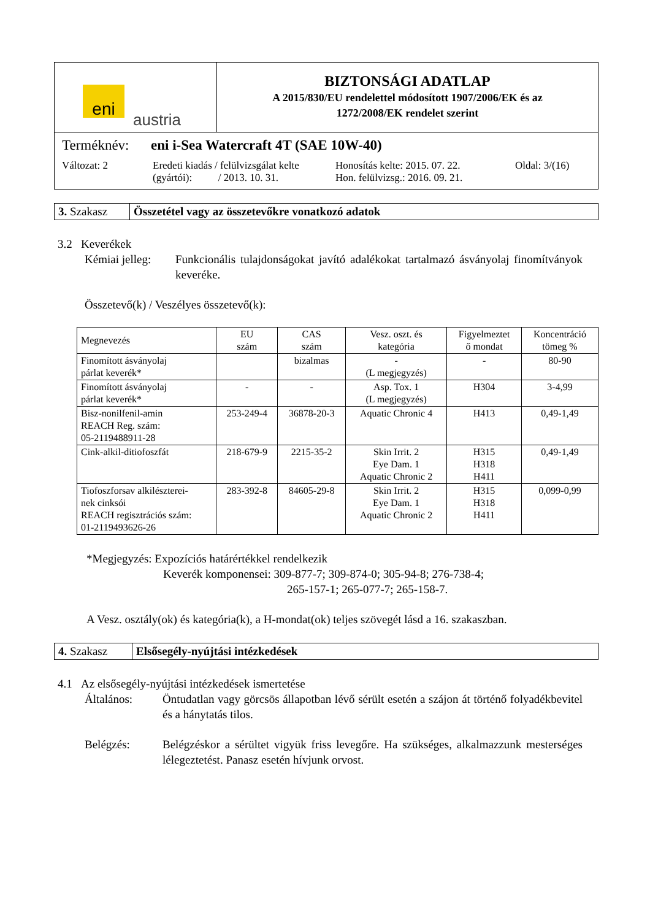eni
austria
BIZTONSÁGI ADATLAP
A 2015/830/EU rendelettel módosított 1907/2006/EK és az
1272/2008/EK rendelet szerint
Terméknév: eni i-Sea Watercraft 4T (SAE 10W-40)
Változat: 2 Eredeti kiadás / felülvizsgálat kelte
(gyártói): / 2013. 10. 31. Honosítás kelte: 2015. 07. 22.
Hon. felülvizsg.: 2016. 09. 21. Oldal: 3/(16)
| 3. Szakasz | Összetétel vagy az összetevőkre vonatkozó adatok |
3.2 Keverékek
Kémiai jelleg: Funkcionális tulajdonságokat javító adalékokat tartalmazó ásványolaj finomítványok keveréke.
Összetevő(k) / Veszélyes összetevő(k):
| Megnevezés | EU szám | CAS szám | Vesz. oszt. és kategória | Figyelmeztet ő mondat | Koncentráció tömeg % |
| --- | --- | --- | --- | --- | --- |
| Finomított ásványolaj párlat keverék* | | bizalmas | - (L megjegyzés) | - | 80-90 |
| Finomított ásványolaj párlat keverék* | - | - | Asp. Tox. 1 (L megjegyzés) | H304 | 3-4,99 |
| Bisz-nonilfenil-amin REACH Reg. szám: 05-2119488911-28 | 253-249-4 | 36878-20-3 | Aquatic Chronic 4 | H413 | 0,49-1,49 |
| Cink-alkil-ditiofoszfát | 218-679-9 | 2215-35-2 | Skin Irrit. 2 Eye Dam. 1 Aquatic Chronic 2 | H315 H318 H411 | 0,49-1,49 |
| Tiofoszforsav alkilészterei- nek cinksói REACH regisztrációs szám: 01-2119493626-26 | 283-392-8 | 84605-29-8 | Skin Irrit. 2 Eye Dam. 1 Aquatic Chronic 2 | H315 H318 H411 | 0,099-0,99 |
*Megjegyzés: Expozíciós határértékkel rendelkezik
Keverék komponensei: 309-877-7; 309-874-0; 305-94-8; 276-738-4;
265-157-1; 265-077-7; 265-158-7.
A Vesz. osztály(ok) és kategória(k), a H-mondat(ok) teljes szövegét lásd a 16. szakaszban.
| 4. Szakasz | Elsősegély-nyújtási intézkedések |
4.1 Az elsősegély-nyújtási intézkedések ismertetése
Általános: Öntudatlan vagy görcsös állapotban lévő sérült esetén a szájon át történő folyadékbevitel és a hánytatás tilos.
Belégzés: Belégzéskor a sérültet vigyük friss levegőre. Ha szükséges, alkalmazzunk mesterséges lélegeztetést. Panasz esetén hívjunk orvost.